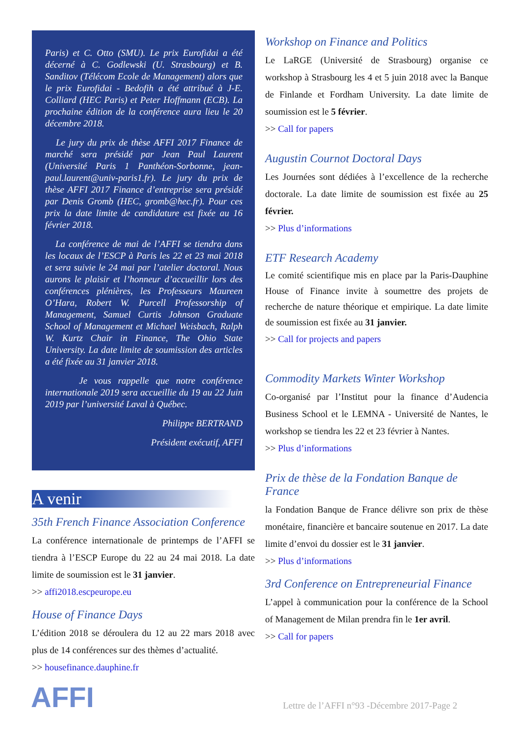Paris) et C. Otto (SMU). Le prix Eurofidai a été décerné à C. Godlewski (U. Strasbourg) et B. Sanditov (Télécom Ecole de Management) alors que le prix Eurofidai - Bedofih a été attribué à J-E. Colliard (HEC Paris) et Peter Hoffmann (ECB). La prochaine édition de la conférence aura lieu le 20 décembre 2018.
Le jury du prix de thèse AFFI 2017 Finance de marché sera présidé par Jean Paul Laurent (Université Paris 1 Panthéon-Sorbonne, jean-paul.laurent@univ-paris1.fr). Le jury du prix de thèse AFFI 2017 Finance d’entreprise sera présidé par Denis Gromb (HEC, gromb@hec.fr). Pour ces prix la date limite de candidature est fixée au 16 février 2018.
La conférence de mai de l’AFFI se tiendra dans les locaux de l’ESCP à Paris les 22 et 23 mai 2018 et sera suivie le 24 mai par l’atelier doctoral. Nous aurons le plaisir et l’honneur d’accueillir lors des conférences plénières, les Professeurs Maureen O’Hara, Robert W. Purcell Professorship of Management, Samuel Curtis Johnson Graduate School of Management et Michael Weisbach, Ralph W. Kurtz Chair in Finance, The Ohio State University. La date limite de soumission des articles a été fixée au 31 janvier 2018.
Je vous rappelle que notre conférence internationale 2019 sera accueillie du 19 au 22 Juin 2019 par l’université Laval à Québec.
Philippe BERTRAND
Président exécutif, AFFI
A venir
35th French Finance Association Conference
La conférence internationale de printemps de l’AFFI se tiendra à l’ESCP Europe du 22 au 24 mai 2018. La date limite de soumission est le 31 janvier.
>> affi2018.escpeurope.eu
House of Finance Days
L’édition 2018 se déroulera du 12 au 22 mars 2018 avec plus de 14 conférences sur des thèmes d’actualité.
>> housefinance.dauphine.fr
Workshop on Finance and Politics
Le LaRGE (Université de Strasbourg) organise ce workshop à Strasbourg les 4 et 5 juin 2018 avec la Banque de Finlande et Fordham University. La date limite de soumission est le 5 février.
>> Call for papers
Augustin Cournot Doctoral Days
Les Journées sont dédiées à l’excellence de la recherche doctorale. La date limite de soumission est fixée au 25 février.
>> Plus d’informations
ETF Research Academy
Le comité scientifique mis en place par la Paris-Dauphine House of Finance invite à soumettre des projets de recherche de nature théorique et empirique. La date limite de soumission est fixée au 31 janvier.
>> Call for projects and papers
Commodity Markets Winter Workshop
Co-organisé par l’Institut pour la finance d’Audencia Business School et le LEMNA - Université de Nantes, le workshop se tiendra les 22 et 23 février à Nantes.
>> Plus d’informations
Prix de thèse de la Fondation Banque de France
la Fondation Banque de France délivre son prix de thèse monétaire, financière et bancaire soutenue en 2017. La date limite d’envoi du dossier est le 31 janvier.
>> Plus d’informations
3rd Conference on Entrepreneurial Finance
L’appel à communication pour la conférence de la School of Management de Milan prendra fin le 1er avril.
>> Call for papers
AFFI
Lettre de l’AFFI n°93 -Décembre 2017-Page 2